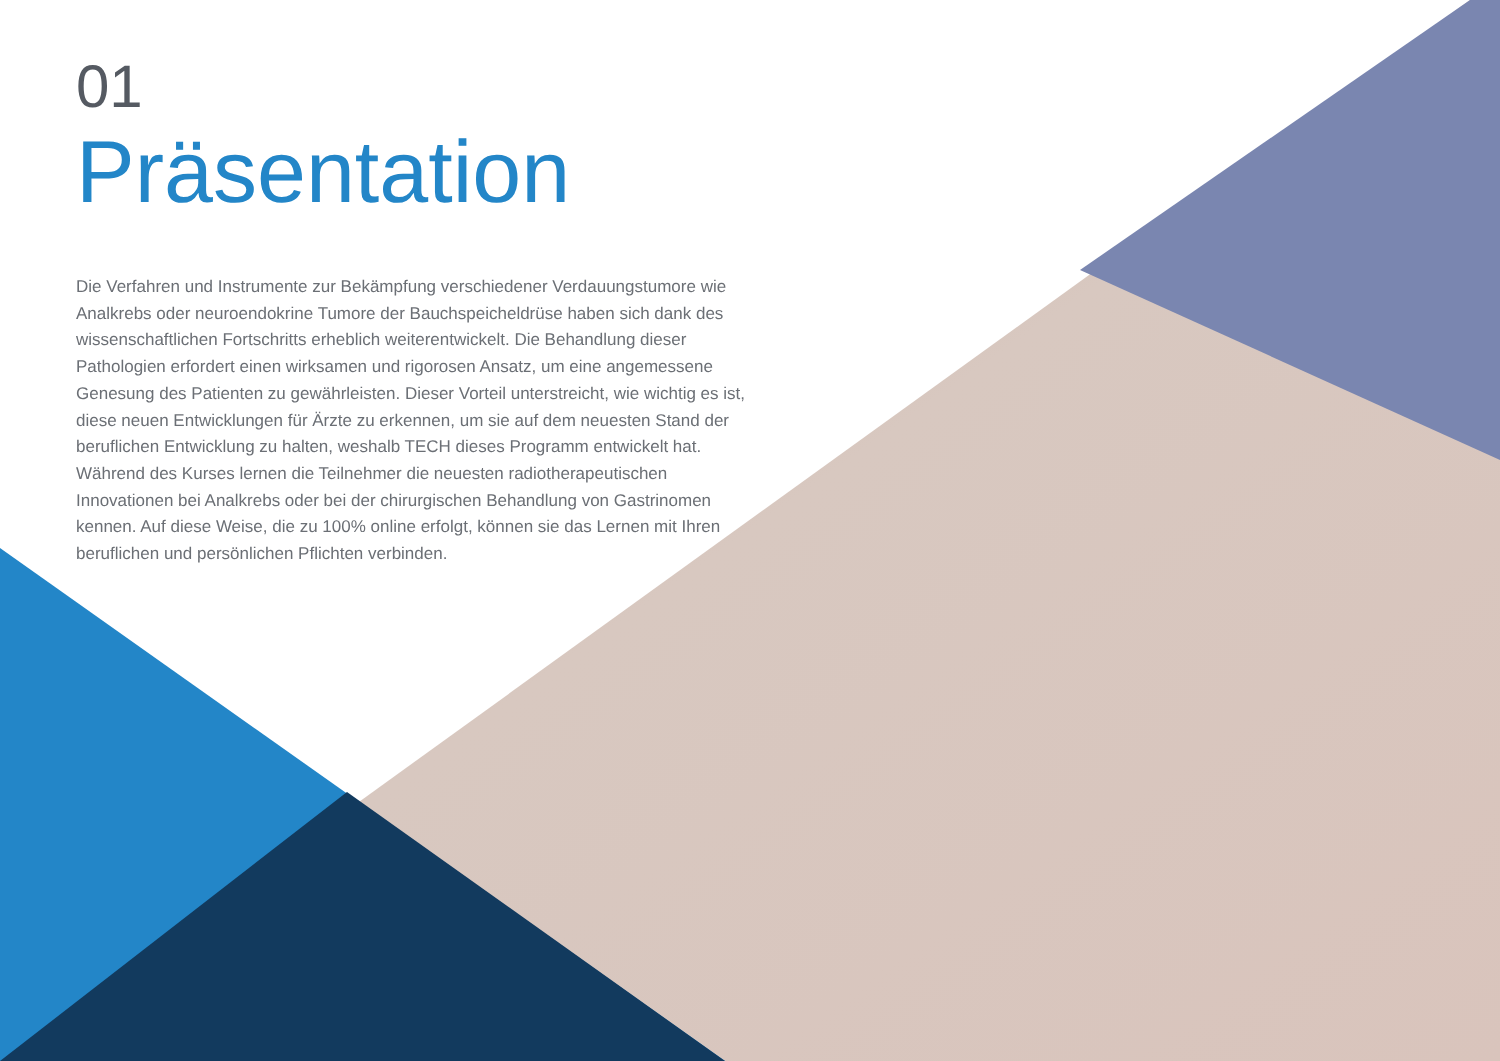01
Präsentation
Die Verfahren und Instrumente zur Bekämpfung verschiedener Verdauungstumore wie Analkrebs oder neuroendokrine Tumore der Bauchspeicheldrüse haben sich dank des wissenschaftlichen Fortschritts erheblich weiterentwickelt. Die Behandlung dieser Pathologien erfordert einen wirksamen und rigorosen Ansatz, um eine angemessene Genesung des Patienten zu gewährleisten. Dieser Vorteil unterstreicht, wie wichtig es ist, diese neuen Entwicklungen für Ärzte zu erkennen, um sie auf dem neuesten Stand der beruflichen Entwicklung zu halten, weshalb TECH dieses Programm entwickelt hat. Während des Kurses lernen die Teilnehmer die neuesten radiotherapeutischen Innovationen bei Analkrebs oder bei der chirurgischen Behandlung von Gastrinomen kennen. Auf diese Weise, die zu 100% online erfolgt, können sie das Lernen mit Ihren beruflichen und persönlichen Pflichten verbinden.